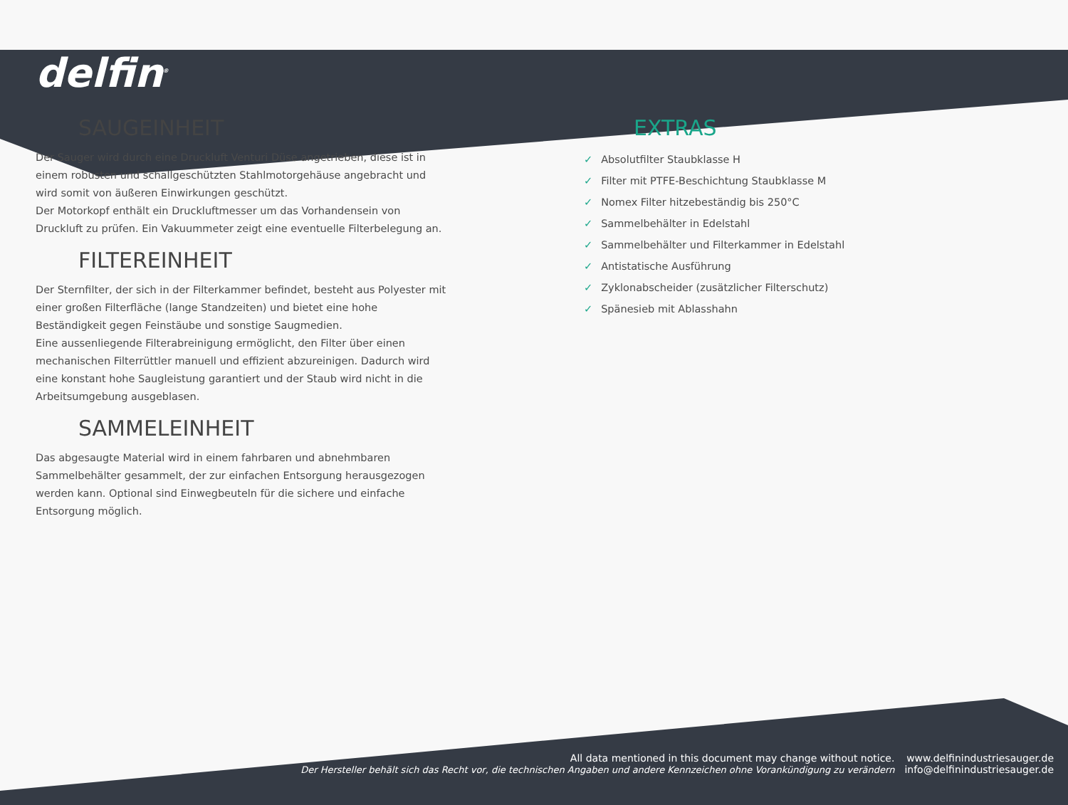delfin<sup>®</sup>
SAUGEINHEIT
Der Sauger wird durch eine Druckluft Venturi Düse angetrieben, diese ist in einem robusten und schallgeschützten Stahlmotorgehäuse angebracht und wird somit von äußeren Einwirkungen geschützt.
Der Motorkopf enthält ein Druckluftmesser um das Vorhandensein von Druckluft zu prüfen. Ein Vakuummeter zeigt eine eventuelle Filterbelegung an.
FILTEREINHEIT
Der Sternfilter, der sich in der Filterkammer befindet, besteht aus Polyester mit einer großen Filterfläche (lange Standzeiten) und bietet eine hohe Beständigkeit gegen Feinstäube und sonstige Saugmedien.
Eine aussenliegende Filterabreinigung ermöglicht, den Filter über einen mechanischen Filterrüttler manuell und effizient abzureinigen. Dadurch wird eine konstant hohe Saugleistung garantiert und der Staub wird nicht in die Arbeitsumgebung ausgeblasen.
SAMMELEINHEIT
Das abgesaugte Material wird in einem fahrbaren und abnehmbaren Sammelbehälter gesammelt, der zur einfachen Entsorgung herausgezogen werden kann. Optional sind Einwegbeuteln für die sichere und einfache Entsorgung möglich.
EXTRAS
✓ Absolutfilter Staubklasse H
✓ Filter mit PTFE-Beschichtung Staubklasse M
✓ Nomex Filter hitzebeständig bis 250°C
✓ Sammelbehälter in Edelstahl
✓ Sammelbehälter und Filterkammer in Edelstahl
✓ Antistatische Ausführung
✓ Zyklonabscheider (zusätzlicher Filterschutz)
✓ Spänesieb mit Ablasshahn
All data mentioned in this document may change without notice.
Der Hersteller behält sich das Recht vor, die technischen Angaben und andere Kennzeichen ohne Vorankündigung zu verändern
www.delfinindustriesauger.de
info@delfinindustriesauger.de